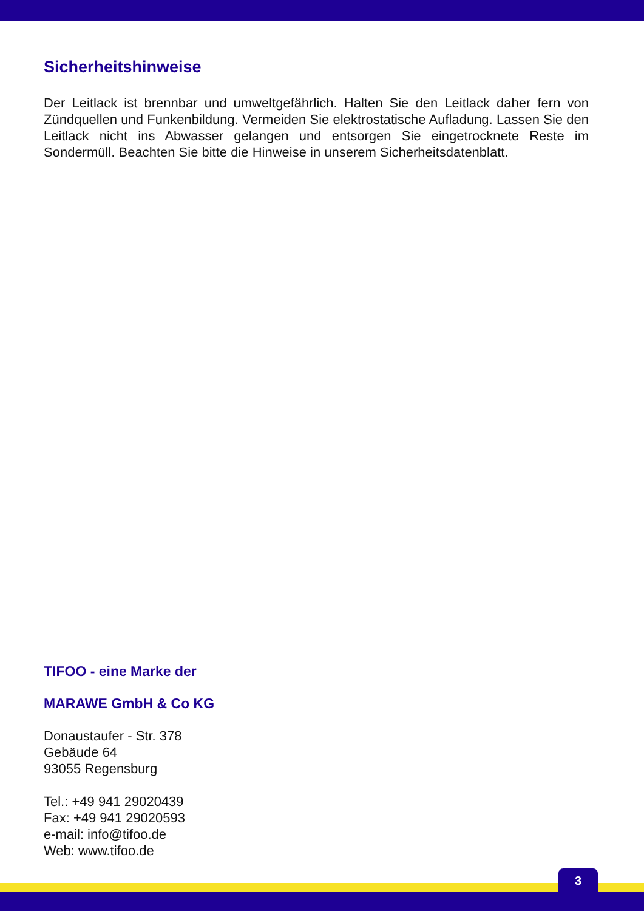Sicherheitshinweise
Der Leitlack ist brennbar und umweltgefährlich. Halten Sie den Leitlack daher fern von Zündquellen und Funkenbildung. Vermeiden Sie elektrostatische Aufladung. Lassen Sie den Leitlack nicht ins Abwasser gelangen und entsorgen Sie eingetrocknete Reste im Sondermüll. Beachten Sie bitte die Hinweise in unserem Sicherheitsdatenblatt.
TIFOO - eine Marke der
MARAWE GmbH & Co KG
Donaustaufer - Str. 378
Gebäude 64
93055 Regensburg
Tel.: +49 941 29020439
Fax: +49 941 29020593
e-mail: info@tifoo.de
Web: www.tifoo.de
3